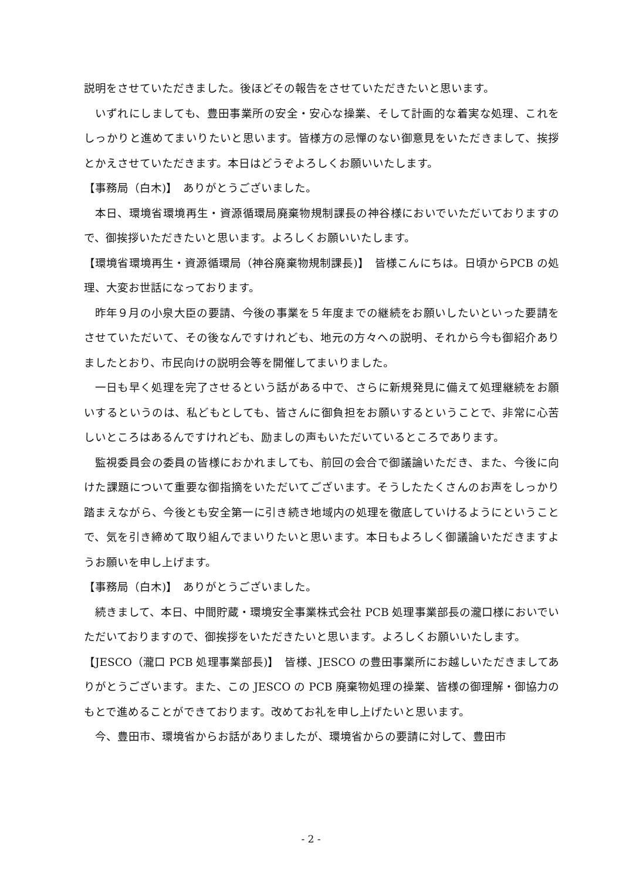説明をさせていただきました。後ほどその報告をさせていただきたいと思います。
いずれにしましても、豊田事業所の安全・安心な操業、そして計画的な着実な処理、これをしっかりと進めてまいりたいと思います。皆様方の忌憚のない御意見をいただきまして、挨拶とかえさせていただきます。本日はどうぞよろしくお願いいたします。
【事務局（白木)】　ありがとうございました。
本日、環境省環境再生・資源循環局廃棄物規制課長の神谷様においでいただいておりますので、御挨拶いただきたいと思います。よろしくお願いいたします。
【環境省環境再生・資源循環局（神谷廃棄物規制課長)】　皆様こんにちは。日頃からPCB の処理、大変お世話になっております。
昨年９月の小泉大臣の要請、今後の事業を５年度までの継続をお願いしたいといった要請をさせていただいて、その後なんですけれども、地元の方々への説明、それから今も御紹介ありましたとおり、市民向けの説明会等を開催してまいりました。
一日も早く処理を完了させるという話がある中で、さらに新規発見に備えて処理継続をお願いするというのは、私どもとしても、皆さんに御負担をお願いするということで、非常に心苦しいところはあるんですけれども、励ましの声もいただいているところであります。
監視委員会の委員の皆様におかれましても、前回の会合で御議論いただき、また、今後に向けた課題について重要な御指摘をいただいてございます。そうしたたくさんのお声をしっかり踏まえながら、今後とも安全第一に引き続き地域内の処理を徹底していけるようにということで、気を引き締めて取り組んでまいりたいと思います。本日もよろしく御議論いただきますようお願いを申し上げます。
【事務局（白木)】　ありがとうございました。
続きまして、本日、中間貯蔵・環境安全事業株式会社 PCB 処理事業部長の瀧口様においでいただいておりますので、御挨拶をいただきたいと思います。よろしくお願いいたします。
【JESCO（瀧口 PCB 処理事業部長)】　皆様、JESCO の豊田事業所にお越しいただきましてありがとうございます。また、この JESCO の PCB 廃棄物処理の操業、皆様の御理解・御協力のもとで進めることができております。改めてお礼を申し上げたいと思います。
今、豊田市、環境省からお話がありましたが、環境省からの要請に対して、豊田市
- 2 -